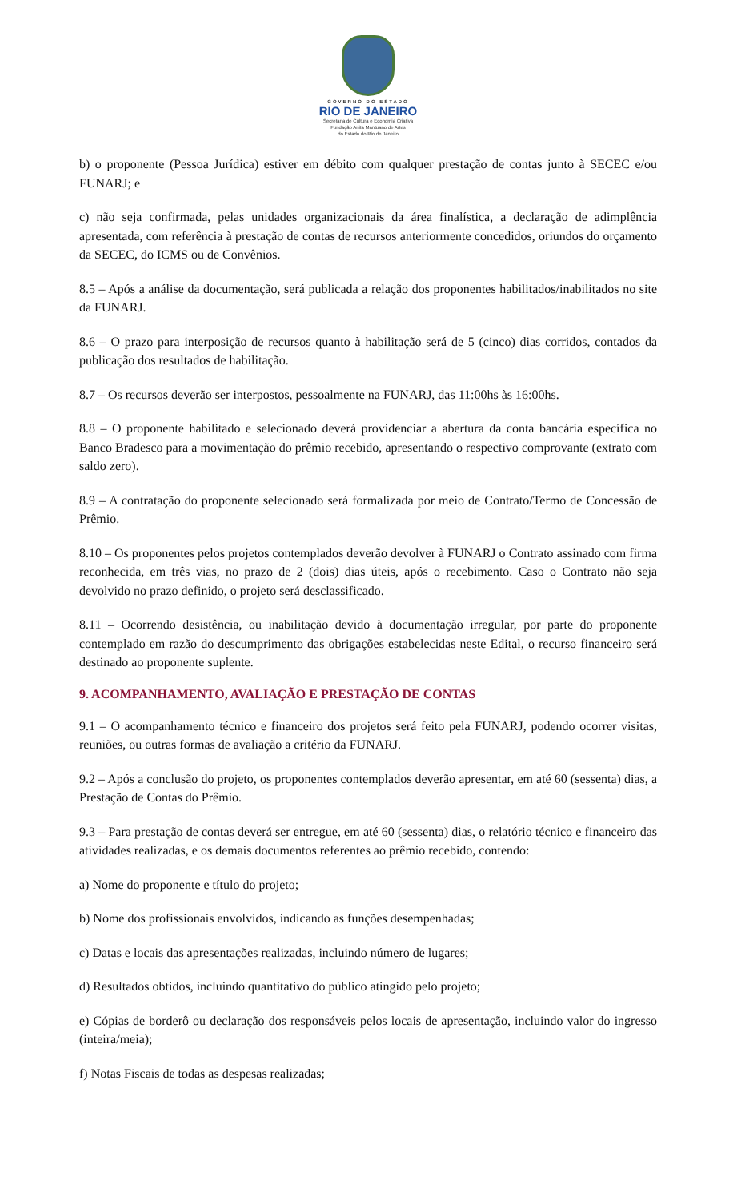GOVERNO DO ESTADO
RIO DE JANEIRO
Secretaria de Cultura e Economia Criativa
Fundação Anita Mantuano de Artes
do Estado do Rio de Janeiro
b) o proponente (Pessoa Jurídica) estiver em débito com qualquer prestação de contas junto à SECEC e/ou FUNARJ; e
c) não seja confirmada, pelas unidades organizacionais da área finalística, a declaração de adimplência apresentada, com referência à prestação de contas de recursos anteriormente concedidos, oriundos do orçamento da SECEC, do ICMS ou de Convênios.
8.5 – Após a análise da documentação, será publicada a relação dos proponentes habilitados/inabilitados no site da FUNARJ.
8.6 – O prazo para interposição de recursos quanto à habilitação será de 5 (cinco) dias corridos, contados da publicação dos resultados de habilitação.
8.7 – Os recursos deverão ser interpostos, pessoalmente na FUNARJ, das 11:00hs às 16:00hs.
8.8 – O proponente habilitado e selecionado deverá providenciar a abertura da conta bancária específica no Banco Bradesco para a movimentação do prêmio recebido, apresentando o respectivo comprovante (extrato com saldo zero).
8.9 – A contratação do proponente selecionado será formalizada por meio de Contrato/Termo de Concessão de Prêmio.
8.10 – Os proponentes pelos projetos contemplados deverão devolver à FUNARJ o Contrato assinado com firma reconhecida, em três vias, no prazo de 2 (dois) dias úteis, após o recebimento. Caso o Contrato não seja devolvido no prazo definido, o projeto será desclassificado.
8.11 – Ocorrendo desistência, ou inabilitação devido à documentação irregular, por parte do proponente contemplado em razão do descumprimento das obrigações estabelecidas neste Edital, o recurso financeiro será destinado ao proponente suplente.
9. ACOMPANHAMENTO, AVALIAÇÃO E PRESTAÇÃO DE CONTAS
9.1 – O acompanhamento técnico e financeiro dos projetos será feito pela FUNARJ, podendo ocorrer visitas, reuniões, ou outras formas de avaliação a critério da FUNARJ.
9.2 – Após a conclusão do projeto, os proponentes contemplados deverão apresentar, em até 60 (sessenta) dias, a Prestação de Contas do Prêmio.
9.3 – Para prestação de contas deverá ser entregue, em até 60 (sessenta) dias, o relatório técnico e financeiro das atividades realizadas, e os demais documentos referentes ao prêmio recebido, contendo:
a) Nome do proponente e título do projeto;
b) Nome dos profissionais envolvidos, indicando as funções desempenhadas;
c) Datas e locais das apresentações realizadas, incluindo número de lugares;
d) Resultados obtidos, incluindo quantitativo do público atingido pelo projeto;
e) Cópias de borderô ou declaração dos responsáveis pelos locais de apresentação, incluindo valor do ingresso (inteira/meia);
f) Notas Fiscais de todas as despesas realizadas;